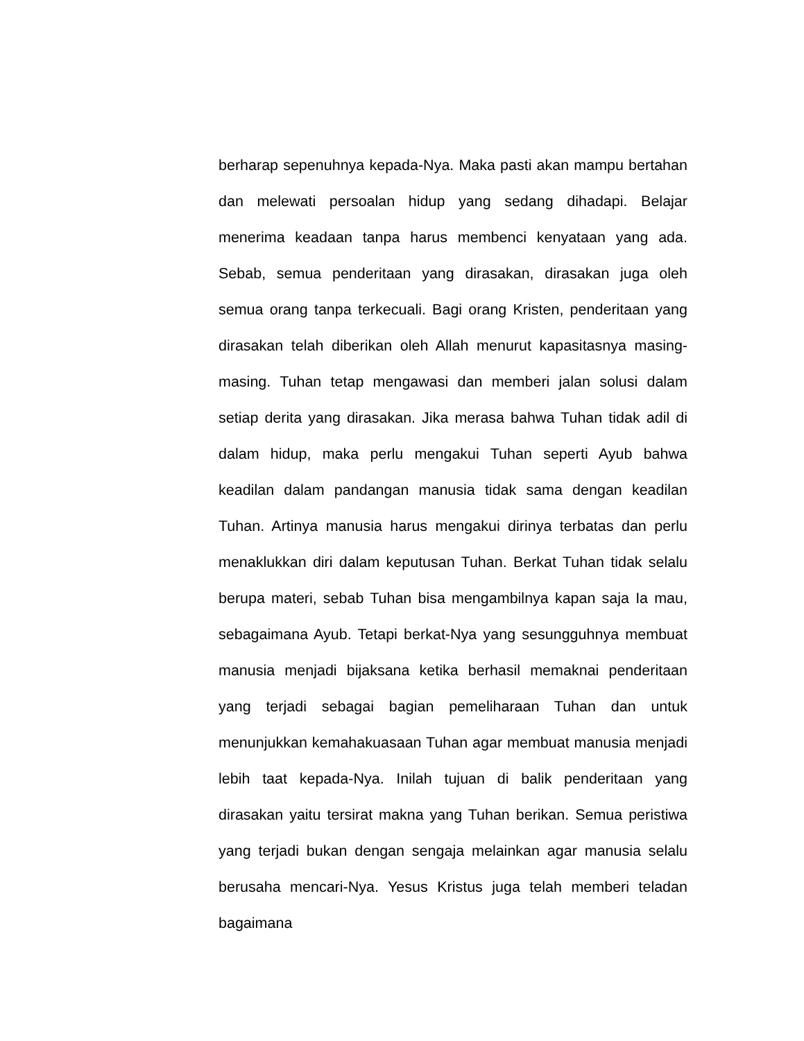berharap sepenuhnya kepada-Nya. Maka pasti akan mampu bertahan dan melewati persoalan hidup yang sedang dihadapi. Belajar menerima keadaan tanpa harus membenci kenyataan yang ada. Sebab, semua penderitaan yang dirasakan, dirasakan juga oleh semua orang tanpa terkecuali. Bagi orang Kristen, penderitaan yang dirasakan telah diberikan oleh Allah menurut kapasitasnya masing-masing. Tuhan tetap mengawasi dan memberi jalan solusi dalam setiap derita yang dirasakan. Jika merasa bahwa Tuhan tidak adil di dalam hidup, maka perlu mengakui Tuhan seperti Ayub bahwa keadilan dalam pandangan manusia tidak sama dengan keadilan Tuhan. Artinya manusia harus mengakui dirinya terbatas dan perlu menaklukkan diri dalam keputusan Tuhan. Berkat Tuhan tidak selalu berupa materi, sebab Tuhan bisa mengambilnya kapan saja Ia mau, sebagaimana Ayub. Tetapi berkat-Nya yang sesungguhnya membuat manusia menjadi bijaksana ketika berhasil memaknai penderitaan yang terjadi sebagai bagian pemeliharaan Tuhan dan untuk menunjukkan kemahakuasaan Tuhan agar membuat manusia menjadi lebih taat kepada-Nya. Inilah tujuan di balik penderitaan yang dirasakan yaitu tersirat makna yang Tuhan berikan. Semua peristiwa yang terjadi bukan dengan sengaja melainkan agar manusia selalu berusaha mencari-Nya. Yesus Kristus juga telah memberi teladan bagaimana